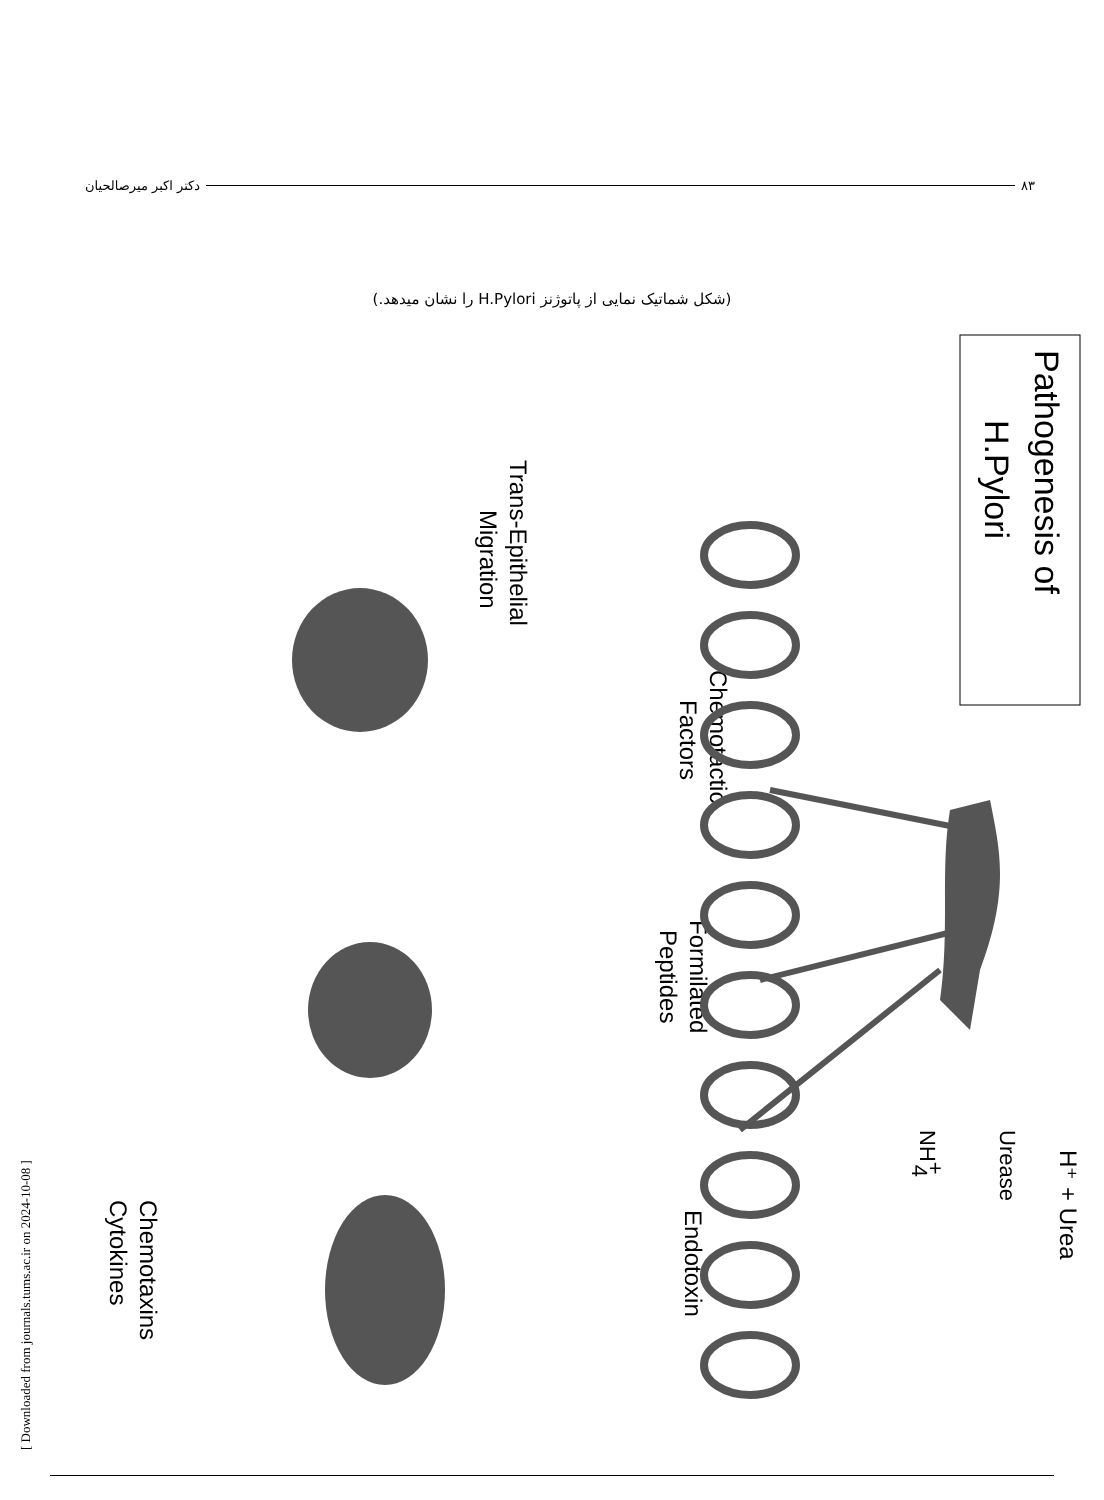۸۳ دکتر اکبر میرصالحیان
(شکل شماتیک نمایی از پاتوژنز H.Pylori را نشان میدهد.)
Pathogenesis of
H.Pylori
Chemotactic
Factors
Formilated
Peptides
Endotoxin
H⁺ + Urea
Urease
NH+4
Trans-Epithelial
Migration
Chemotaxins
Cytokines
[ Downloaded from journals.tums.ac.ir on 2024-10-08 ]